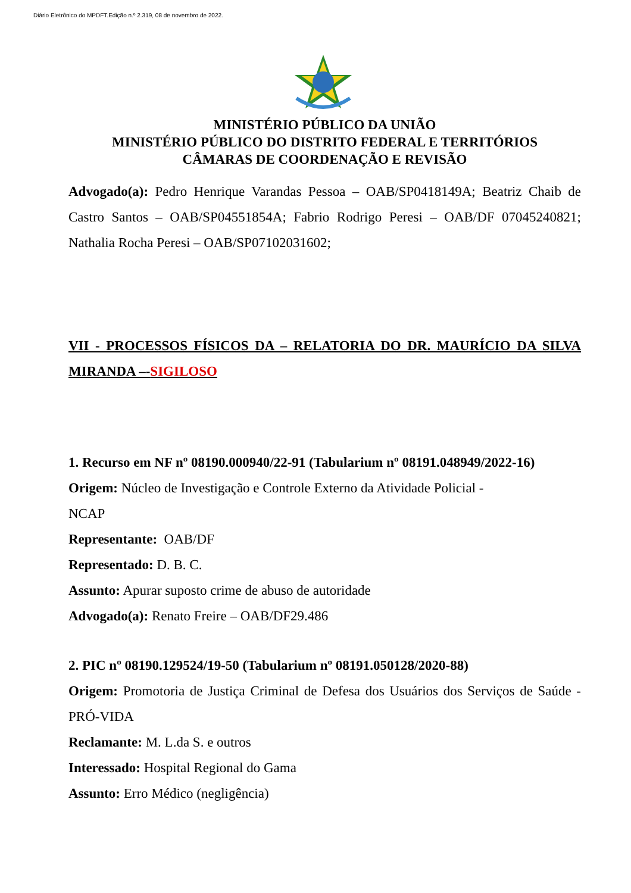Diário Eletrônico do MPDFT.Edição n.º 2.319, 08 de novembro de 2022.
MINISTÉRIO PÚBLICO DA UNIÃO
MINISTÉRIO PÚBLICO DO DISTRITO FEDERAL E TERRITÓRIOS
CÂMARAS DE COORDENAÇÃO E REVISÃO
Advogado(a): Pedro Henrique Varandas Pessoa – OAB/SP0418149A; Beatriz Chaib de Castro Santos – OAB/SP04551854A; Fabrio Rodrigo Peresi – OAB/DF 07045240821; Nathalia Rocha Peresi – OAB/SP07102031602;
VII - PROCESSOS FÍSICOS DA – RELATORIA DO DR. MAURÍCIO DA SILVA MIRANDA –-SIGILOSO
1. Recurso em NF nº 08190.000940/22-91 (Tabularium nº 08191.048949/2022-16)
Origem: Núcleo de Investigação e Controle Externo da Atividade Policial -
NCAP
Representante: OAB/DF
Representado: D. B. C.
Assunto: Apurar suposto crime de abuso de autoridade
Advogado(a): Renato Freire – OAB/DF29.486
2. PIC nº 08190.129524/19-50 (Tabularium nº 08191.050128/2020-88)
Origem: Promotoria de Justiça Criminal de Defesa dos Usuários dos Serviços de Saúde - PRÓ-VIDA
Reclamante: M. L.da S. e outros
Interessado: Hospital Regional do Gama
Assunto: Erro Médico (negligência)